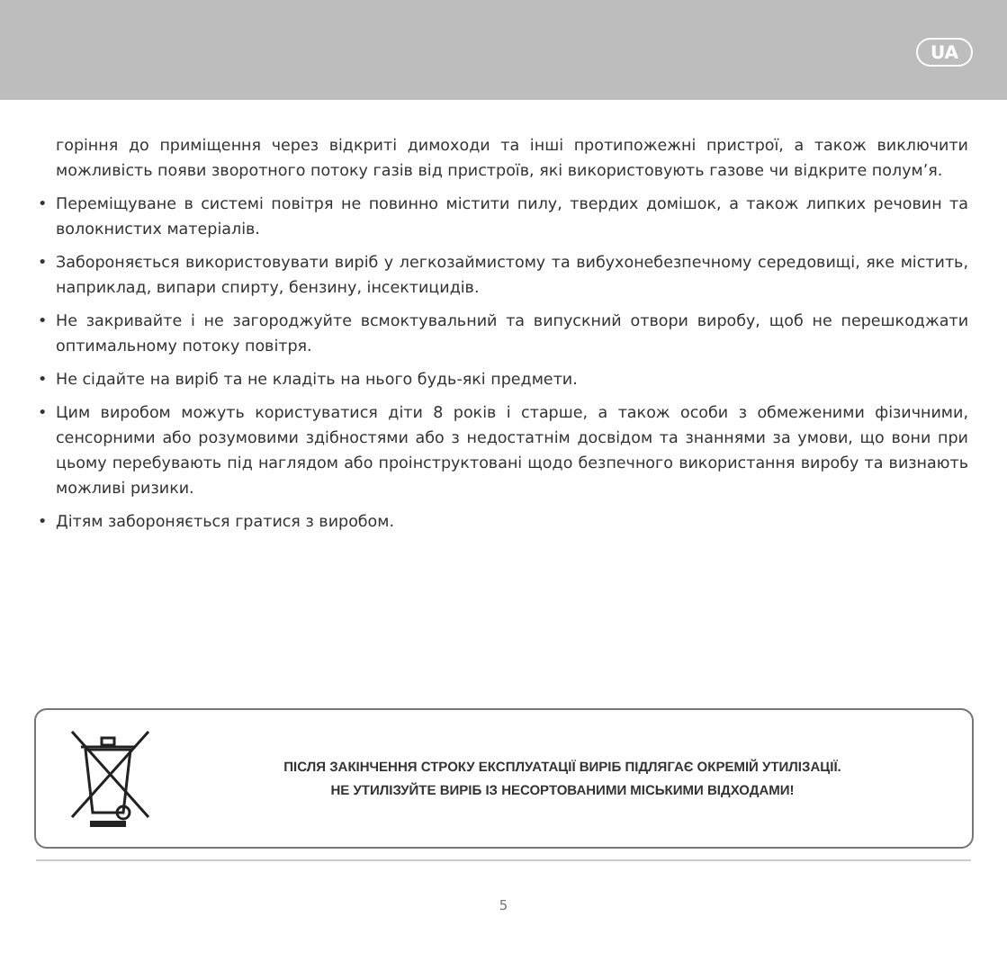UA
горіння до приміщення через відкриті димоходи та інші протипожежні пристрої, а також виключити можливість появи зворотного потоку газів від пристроїв, які використовують газове чи відкрите полум’я.
• Переміщуване в системі повітря не повинно містити пилу, твердих домішок, а також липких речовин та волокнистих матеріалів.
• Забороняється використовувати виріб у легкозаймистому та вибухонебезпечному середовищі, яке містить, наприклад, випари спирту, бензину, інсектицидів.
• Не закривайте і не загороджуйте всмоктувальний та випускний отвори виробу, щоб не перешкоджати оптимальному потоку повітря.
• Не сідайте на виріб та не кладіть на нього будь-які предмети.
• Цим виробом можуть користуватися діти 8 років і старше, а також особи з обмеженими фізичними, сенсорними або розумовими здібностями або з недостатнім досвідом та знаннями за умови, що вони при цьому перебувають під наглядом або проінструктовані щодо безпечного використання виробу та визнають можливі ризики.
• Дітям забороняється гратися з виробом.
ПІСЛЯ ЗАКІНЧЕННЯ СТРОКУ ЕКСПЛУАТАЦІЇ ВИРІБ ПІДЛЯГАЄ ОКРЕМІЙ УТИЛІЗАЦІЇ.
НЕ УТИЛІЗУЙТЕ ВИРІБ ІЗ НЕСОРТОВАНИМИ МІСЬКИМИ ВІДХОДАМИ!
5